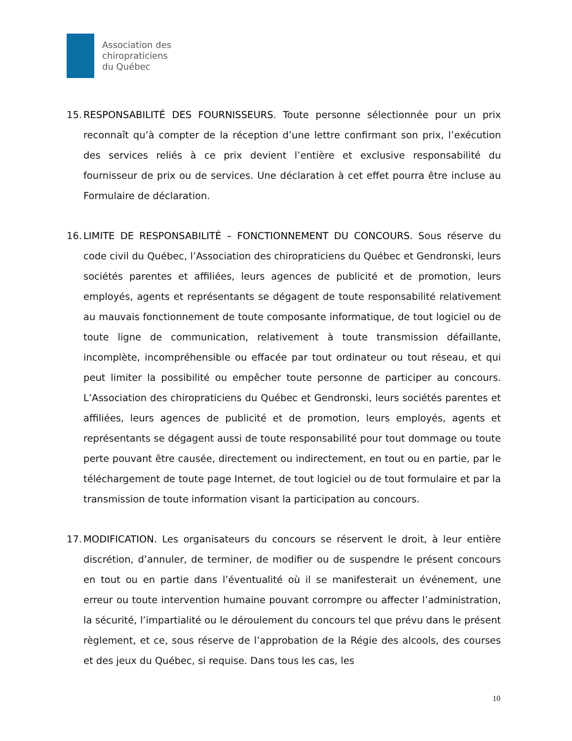Association des
chiropraticiens
du Québec
15.
RESPONSABILITÉ DES FOURNISSEURS. Toute personne sélectionnée pour un prix reconnaît qu’à compter de la réception d’une lettre confirmant son prix, l’exécution des services reliés à ce prix devient l’entière et exclusive responsabilité du fournisseur de prix ou de services. Une déclaration à cet effet pourra être incluse au Formulaire de déclaration.
16.
LIMITE DE RESPONSABILITÉ – FONCTIONNEMENT DU CONCOURS. Sous réserve du code civil du Québec, l’Association des chiropraticiens du Québec et Gendronski, leurs sociétés parentes et affiliées, leurs agences de publicité et de promotion, leurs employés, agents et représentants se dégagent de toute responsabilité relativement au mauvais fonctionnement de toute composante informatique, de tout logiciel ou de toute ligne de communication, relativement à toute transmission défaillante, incomplète, incompréhensible ou effacée par tout ordinateur ou tout réseau, et qui peut limiter la possibilité ou empêcher toute personne de participer au concours. L’Association des chiropraticiens du Québec et Gendronski, leurs sociétés parentes et affiliées, leurs agences de publicité et de promotion, leurs employés, agents et représentants se dégagent aussi de toute responsabilité pour tout dommage ou toute perte pouvant être causée, directement ou indirectement, en tout ou en partie, par le téléchargement de toute page Internet, de tout logiciel ou de tout formulaire et par la transmission de toute information visant la participation au concours.
17.
MODIFICATION. Les organisateurs du concours se réservent le droit, à leur entière discrétion, d’annuler, de terminer, de modifier ou de suspendre le présent concours en tout ou en partie dans l’éventualité où il se manifesterait un événement, une erreur ou toute intervention humaine pouvant corrompre ou affecter l’administration, la sécurité, l’impartialité ou le déroulement du concours tel que prévu dans le présent règlement, et ce, sous réserve de l’approbation de la Régie des alcools, des courses et des jeux du Québec, si requise. Dans tous les cas, les
10